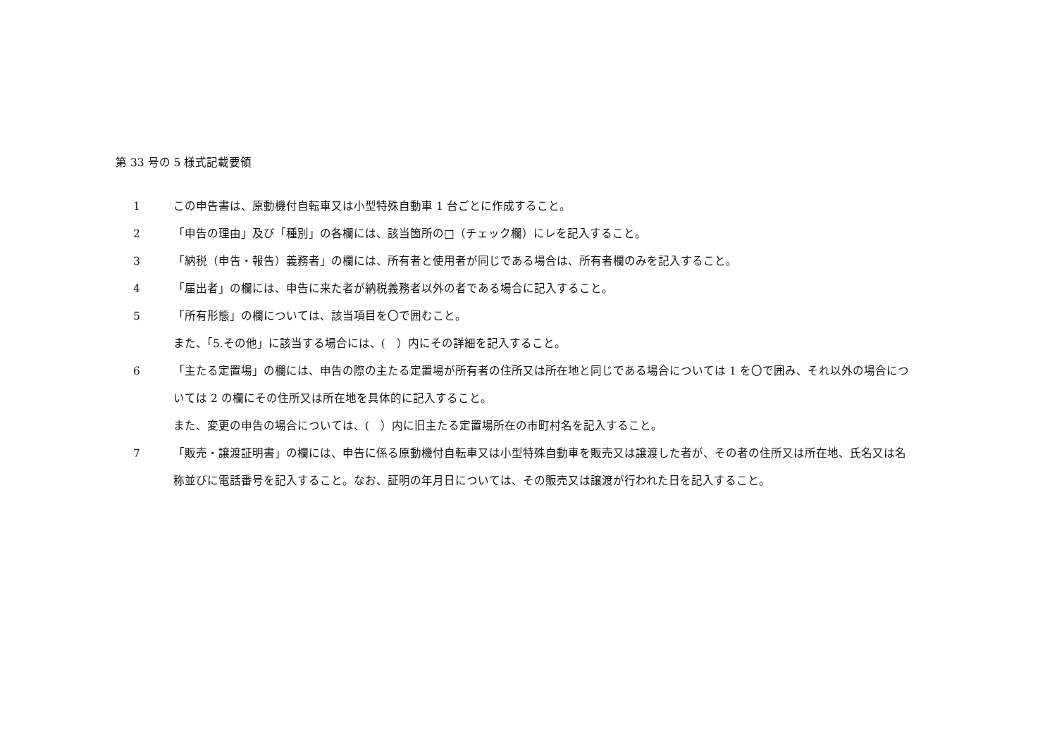第 33 号の 5 様式記載要領
1 この申告書は、原動機付自転車又は小型特殊自動車 1 台ごとに作成すること。
2 「申告の理由」及び「種別」の各欄には、該当箇所の□（チェック欄）にレを記入すること。
3 「納税（申告・報告）義務者」の欄には、所有者と使用者が同じである場合は、所有者欄のみを記入すること。
4 「届出者」の欄には、申告に来た者が納税義務者以外の者である場合に記入すること。
5 「所有形態」の欄については、該当項目を〇で囲むこと。
また、「5.その他」に該当する場合には、(　）内にその詳細を記入すること。
6 「主たる定置場」の欄には、申告の際の主たる定置場が所有者の住所又は所在地と同じである場合については 1 を〇で囲み、それ以外の場合については 2 の欄にその住所又は所在地を具体的に記入すること。
また、変更の申告の場合については、(　）内に旧主たる定置場所在の市町村名を記入すること。
7 「販売・譲渡証明書」の欄には、申告に係る原動機付自転車又は小型特殊自動車を販売又は譲渡した者が、その者の住所又は所在地、氏名又は名称並びに電話番号を記入すること。なお、証明の年月日については、その販売又は譲渡が行われた日を記入すること。